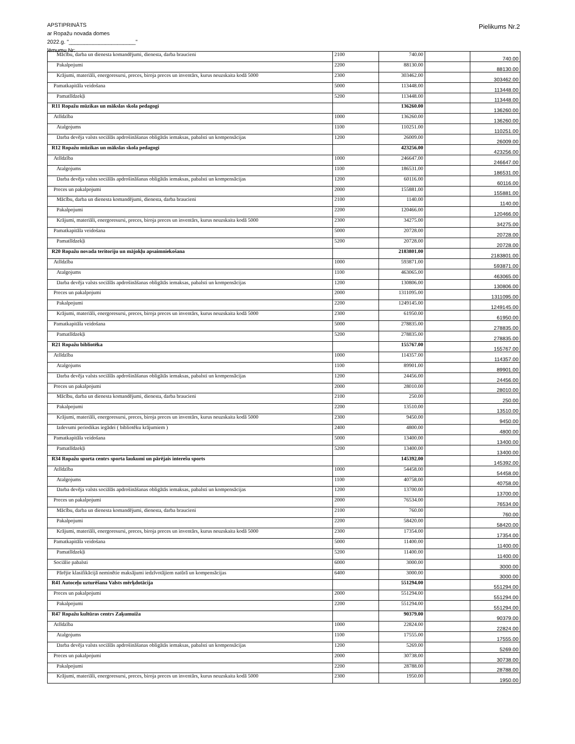APSTIPRINĀTS
ar Ropažu novada domes
2022.g. "______________________"
lēmumu Nr:
Pielikums Nr.2
| Mācību, darba un dienesta komandējumi, dienesta, darba braucieni | 2100 | 740.00 | | 740.00 |
| Pakalpojumi | 2200 | 88130.00 | | 88130.00 |
| Krājumi, materiāli, energoresursi, preces, biroja preces un inventārs, kurus neuzskaita kodā 5000 | 2300 | 303462.00 | | 303462.00 |
| Pamatkapitāla veidošana | 5000 | 113448.00 | | 113448.00 |
| Pamatlīdzekļi | 5200 | 113448.00 | | 113448.00 |
| R11 Ropažu mūzikas un mākslas skola pedagogi | | 136260.00 | | 136260.00 |
| Atlīdzība | 1000 | 136260.00 | | 136260.00 |
| Atalgojums | 1100 | 110251.00 | | 110251.00 |
| Darba devēja valsts sociālās apdrošināšanas obligātās iemaksas, pabalsti un kompensācijas | 1200 | 26009.00 | | 26009.00 |
| R12 Ropažu mūzikas un mākslas skola pedagogi | | 423256.00 | | 423256.00 |
| Atlīdzība | 1000 | 246647.00 | | 246647.00 |
| Atalgojums | 1100 | 186531.00 | | 186531.00 |
| Darba devēja valsts sociālās apdrošināšanas obligātās iemaksas, pabalsti un kompensācijas | 1200 | 60116.00 | | 60116.00 |
| Preces un pakalpojumi | 2000 | 155881.00 | | 155881.00 |
| Mācību, darba un dienesta komandējumi, dienesta, darba braucieni | 2100 | 1140.00 | | 1140.00 |
| Pakalpojumi | 2200 | 120466.00 | | 120466.00 |
| Krājumi, materiāli, energoresursi, preces, biroja preces un inventārs, kurus neuzskaita kodā 5000 | 2300 | 34275.00 | | 34275.00 |
| Pamatkapitāla veidošana | 5000 | 20728.00 | | 20728.00 |
| Pamatlīdzekļi | 5200 | 20728.00 | | 20728.00 |
| R20 Ropažu novada teritoriju un mājokļu apsaimniekošana | | 2183801.00 | | 2183801.00 |
| Atlīdzība | 1000 | 593871.00 | | 593871.00 |
| Atalgojums | 1100 | 463065.00 | | 463065.00 |
| Darba devēja valsts sociālās apdrošināšanas obligātās iemaksas, pabalsti un kompensācijas | 1200 | 130806.00 | | 130806.00 |
| Preces un pakalpojumi | 2000 | 1311095.00 | | 1311095.00 |
| Pakalpojumi | 2200 | 1249145.00 | | 1249145.00 |
| Krājumi, materiāli, energoresursi, preces, biroja preces un inventārs, kurus neuzskaita kodā 5000 | 2300 | 61950.00 | | 61950.00 |
| Pamatkapitāla veidošana | 5000 | 278835.00 | | 278835.00 |
| Pamatlīdzekļi | 5200 | 278835.00 | | 278835.00 |
| R21 Ropažu bibliotēka | | 155767.00 | | 155767.00 |
| Atlīdzība | 1000 | 114357.00 | | 114357.00 |
| Atalgojums | 1100 | 89901.00 | | 89901.00 |
| Darba devēja valsts sociālās apdrošināšanas obligātās iemaksas, pabalsti un kompensācijas | 1200 | 24456.00 | | 24456.00 |
| Preces un pakalpojumi | 2000 | 28010.00 | | 28010.00 |
| Mācību, darba un dienesta komandējumi, dienesta, darba braucieni | 2100 | 250.00 | | 250.00 |
| Pakalpojumi | 2200 | 13510.00 | | 13510.00 |
| Krājumi, materiāli, energoresursi, preces, biroja preces un inventārs, kurus neuzskaita kodā 5000 | 2300 | 9450.00 | | 9450.00 |
| Izdevumi periodikas iegādei ( bibliotēku krājumiem ) | 2400 | 4800.00 | | 4800.00 |
| Pamatkapitāla veidošana | 5000 | 13400.00 | | 13400.00 |
| Pamatlīdzekļi | 5200 | 13400.00 | | 13400.00 |
| R34 Ropažu sporta centrs sporta laukumi un pārējais interešu sports | | 145392.00 | | 145392.00 |
| Atlīdzība | 1000 | 54458.00 | | 54458.00 |
| Atalgojums | 1100 | 40758.00 | | 40758.00 |
| Darba devēja valsts sociālās apdrošināšanas obligātās iemaksas, pabalsti un kompensācijas | 1200 | 13700.00 | | 13700.00 |
| Preces un pakalpojumi | 2000 | 76534.00 | | 76534.00 |
| Mācību, darba un dienesta komandējumi, dienesta, darba braucieni | 2100 | 760.00 | | 760.00 |
| Pakalpojumi | 2200 | 58420.00 | | 58420.00 |
| Krājumi, materiāli, energoresursi, preces, biroja preces un inventārs, kurus neuzskaita kodā 5000 | 2300 | 17354.00 | | 17354.00 |
| Pamatkapitāla veidošana | 5000 | 11400.00 | | 11400.00 |
| Pamatlīdzekļi | 5200 | 11400.00 | | 11400.00 |
| Sociālie pabalsti | 6000 | 3000.00 | | 3000.00 |
| Pārējie klasifikācijā neminētie maksājumi iedzīvotājiem natūrā un kompensācijas | 6400 | 3000.00 | | 3000.00 |
| R41 Autoceļu uzturēšana Valsts mērķdotācija | | 551294.00 | | 551294.00 |
| Preces un pakalpojumi | 2000 | 551294.00 | | 551294.00 |
| Pakalpojumi | 2200 | 551294.00 | | 551294.00 |
| R47 Ropažu kultūras centrs Zaķumuiža | | 90379.00 | | 90379.00 |
| Atlīdzība | 1000 | 22824.00 | | 22824.00 |
| Atalgojums | 1100 | 17555.00 | | 17555.00 |
| Darba devēja valsts sociālās apdrošināšanas obligātās iemaksas, pabalsti un kompensācijas | 1200 | 5269.00 | | 5269.00 |
| Preces un pakalpojumi | 2000 | 30738.00 | | 30738.00 |
| Pakalpojumi | 2200 | 28788.00 | | 28788.00 |
| Krājumi, materiāli, energoresursi, preces, biroja preces un inventārs, kurus neuzskaita kodā 5000 | 2300 | 1950.00 | | 1950.00 |